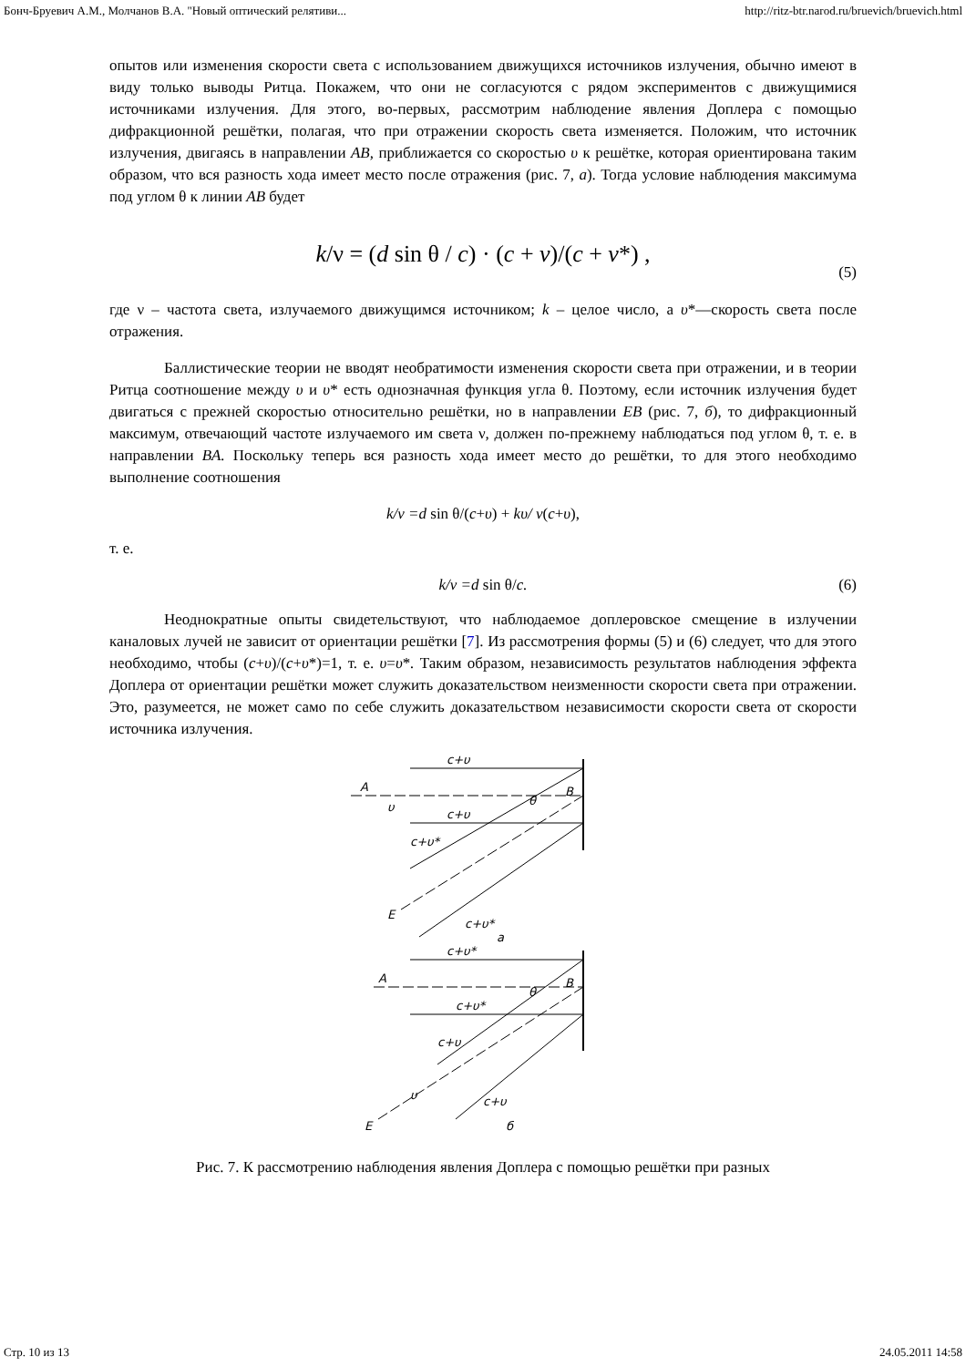Бонч-Бруевич А.М., Молчанов В.А. "Новый оптический релятиви... http://ritz-btr.narod.ru/bruevich/bruevich.html
опытов или изменения скорости света с использованием движущихся источников излучения, обычно имеют в виду только выводы Ритца. Покажем, что они не согласуются с рядом экспериментов с движущимися источниками излучения. Для этого, во-первых, рассмотрим наблюдение явления Доплера с помощью дифракционной решётки, полагая, что при отражении скорость света изменяется. Положим, что источник излучения, двигаясь в направлении AB, приближается со скоростью υ к решётке, которая ориентирована таким образом, что вся разность хода имеет место после отражения (рис. 7, а). Тогда условие наблюдения максимума под углом θ к линии AB будет
k/ν = (d sin θ / c) · (c + v)/(c + v*) , (5)
где ν – частота света, излучаемого движущимся источником; k – целое число, а υ*—скорость света после отражения.
Баллистические теории не вводят необратимости изменения скорости света при отражении, и в теории Ритца соотношение между υ и υ* есть однозначная функция угла θ. Поэтому, если источник излучения будет двигаться с прежней скоростью относительно решётки, но в направлении EB (рис. 7, б), то дифракционный максимум, отвечающий частоте излучаемого им света ν, должен по-прежнему наблюдаться под углом θ, т. е. в направлении BA. Поскольку теперь вся разность хода имеет место до решётки, то для этого необходимо выполнение соотношения
k/ν =d sin θ/(c+υ) + kυ/ ν(c+υ),
т. е.
k/ν =d sin θ/c. (6)
Неоднократные опыты свидетельствуют, что наблюдаемое доплеровское смещение в излучении каналовых лучей не зависит от ориентации решётки [7]. Из рассмотрения формы (5) и (6) следует, что для этого необходимо, чтобы (c+υ)/(c+υ*)=1, т. е. υ=υ*. Таким образом, независимость результатов наблюдения эффекта Доплера от ориентации решётки может служить доказательством неизменности скорости света при отражении. Это, разумеется, не может само по себе служить доказательством независимости скорости света от скорости источника излучения.
c+υ
A
υ
c+υ
B
θ
c+υ*
E
c+υ*
a
c+υ*
A
c+υ*
B
θ
c+υ
υ
E
c+υ
б
Рис. 7. К рассмотрению наблюдения явления Доплера с помощью решётки при разных
Стр. 10 из 13 24.05.2011 14:58